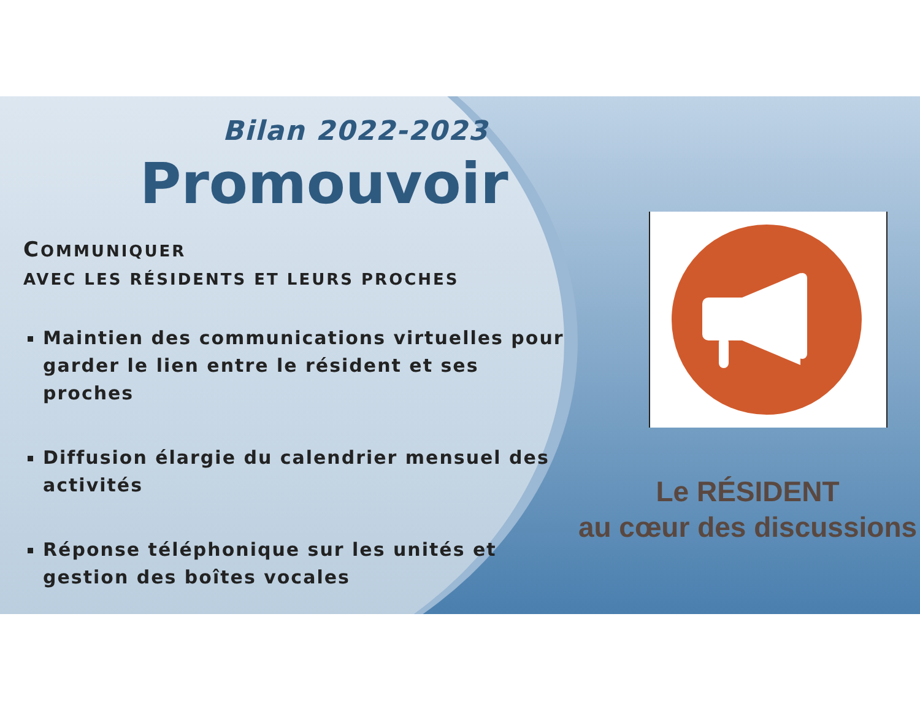Bilan 2022-2023
Promouvoir
COMMUNIQUER
AVEC LES RÉSIDENTS ET LEURS PROCHES
Maintien des communications virtuelles pour garder le lien entre le résident et ses proches
Diffusion élargie du calendrier mensuel des activités
Réponse téléphonique sur les unités et gestion des boîtes vocales
Le RÉSIDENT
au cœur des discussions